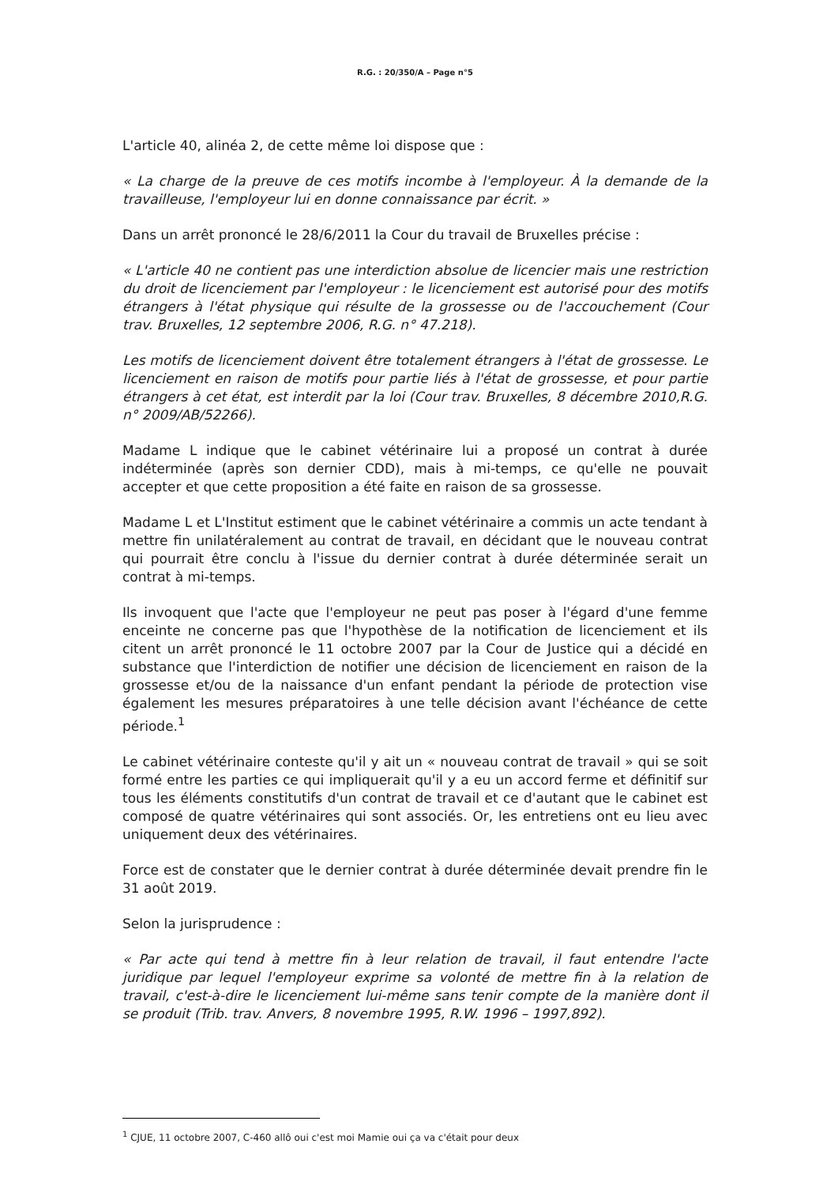R.G. : 20/350/A – Page n°5
L'article 40, alinéa 2, de cette même loi dispose que :
« La charge de la preuve de ces motifs incombe à l'employeur. À la demande de la travailleuse, l'employeur lui en donne connaissance par écrit. »
Dans un arrêt prononcé le 28/6/2011 la Cour du travail de Bruxelles précise :
« L'article 40 ne contient pas une interdiction absolue de licencier mais une restriction du droit de licenciement par l'employeur : le licenciement est autorisé pour des motifs étrangers à l'état physique qui résulte de la grossesse ou de l'accouchement (Cour trav. Bruxelles, 12 septembre 2006, R.G. n° 47.218).
Les motifs de licenciement doivent être totalement étrangers à l'état de grossesse. Le licenciement en raison de motifs pour partie liés à l'état de grossesse, et pour partie étrangers à cet état, est interdit par la loi (Cour trav. Bruxelles, 8 décembre 2010,R.G. n° 2009/AB/52266).
Madame L indique que le cabinet vétérinaire lui a proposé un contrat à durée indéterminée (après son dernier CDD), mais à mi-temps, ce qu'elle ne pouvait accepter et que cette proposition a été faite en raison de sa grossesse.
Madame L et L'Institut estiment que le cabinet vétérinaire a commis un acte tendant à mettre fin unilatéralement au contrat de travail, en décidant que le nouveau contrat qui pourrait être conclu à l'issue du dernier contrat à durée déterminée serait un contrat à mi-temps.
Ils invoquent que l'acte que l'employeur ne peut pas poser à l'égard d'une femme enceinte ne concerne pas que l'hypothèse de la notification de licenciement et ils citent un arrêt prononcé le 11 octobre 2007 par la Cour de Justice qui a décidé en substance que l'interdiction de notifier une décision de licenciement en raison de la grossesse et/ou de la naissance d'un enfant pendant la période de protection vise également les mesures préparatoires à une telle décision avant l'échéance de cette période.<sup>1</sup>
Le cabinet vétérinaire conteste qu'il y ait un « nouveau contrat de travail » qui se soit formé entre les parties ce qui impliquerait qu'il y a eu un accord ferme et définitif sur tous les éléments constitutifs d'un contrat de travail et ce d'autant que le cabinet est composé de quatre vétérinaires qui sont associés. Or, les entretiens ont eu lieu avec uniquement deux des vétérinaires.
Force est de constater que le dernier contrat à durée déterminée devait prendre fin le 31 août 2019.
Selon la jurisprudence :
« Par acte qui tend à mettre fin à leur relation de travail, il faut entendre l'acte juridique par lequel l'employeur exprime sa volonté de mettre fin à la relation de travail, c'est-à-dire le licenciement lui-même sans tenir compte de la manière dont il se produit (Trib. trav. Anvers, 8 novembre 1995, R.W. 1996 – 1997,892).
<sup>1</sup> CJUE, 11 octobre 2007, C-460 allô oui c'est moi Mamie oui ça va c'était pour deux